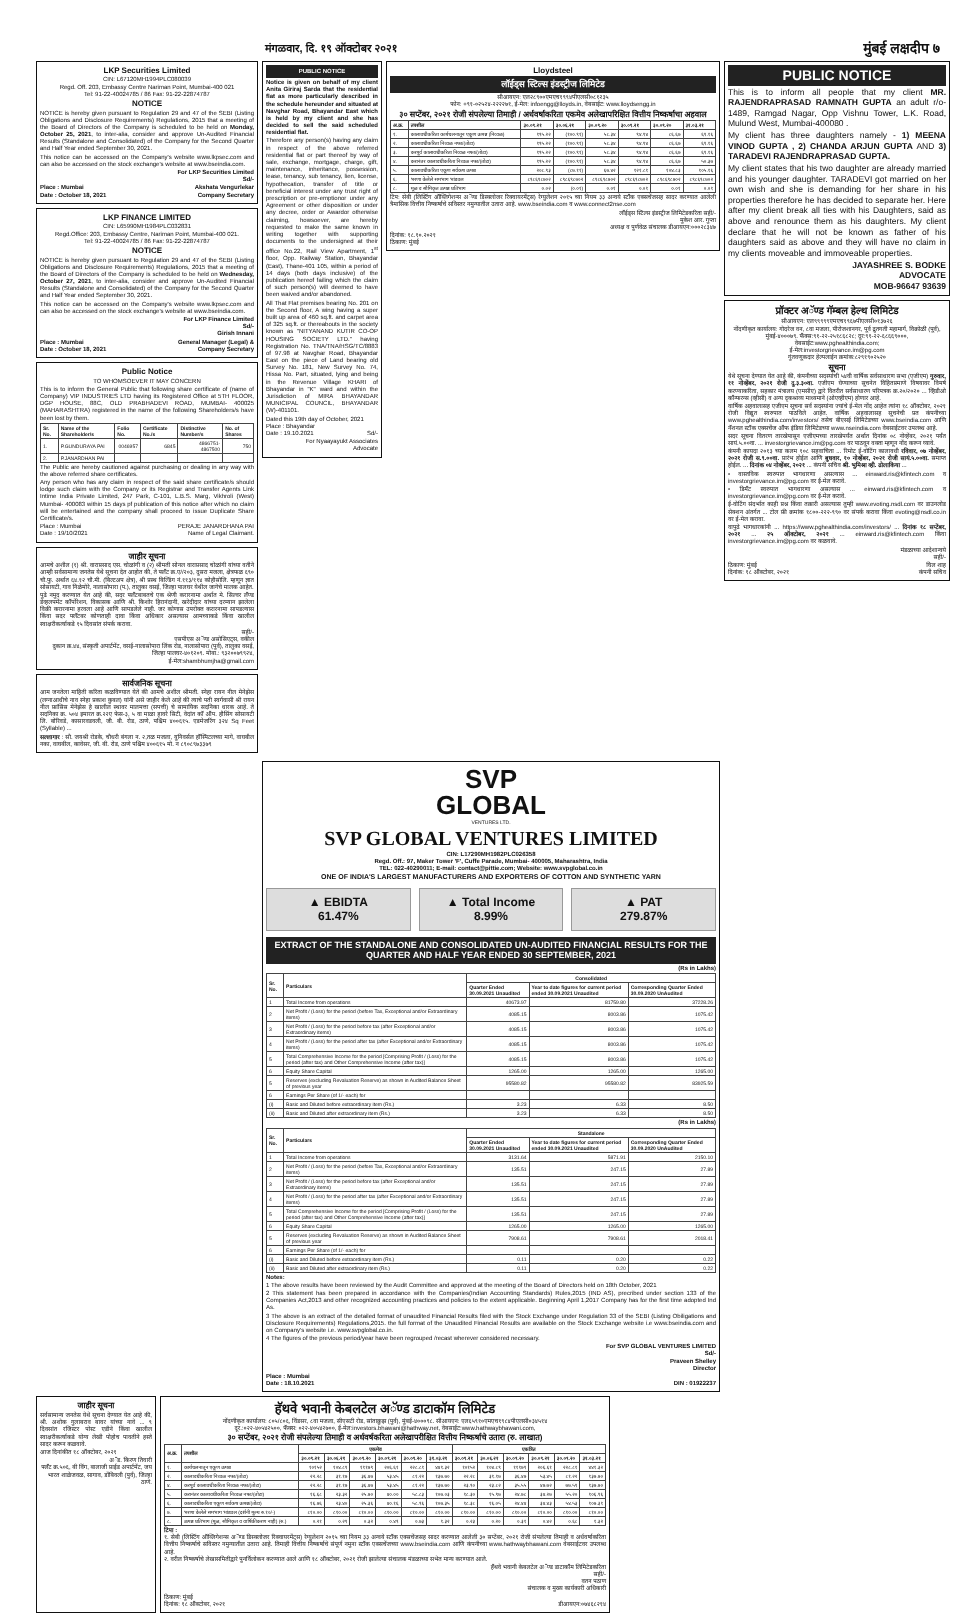मंगळवार, दि. १९ ऑक्टोबर २०२१ मुंबई लक्षदीप ७
LKP Securities Limited
CIN: L67120MH1994PLC080039
Regd. Off. 203, Embassy Centre Nariman Point, Mumbai-400 021
Tel: 91-22-40024785 / 86 Fax: 91-22-22874787
NOTICE
NOTICE is hereby given pursuant to Regulation 29 and 47 of the SEBI (Listing Obligations and Disclosure Requirements) Regulations, 2015 that a meeting of the Board of Directors of the Company is scheduled to be held on Monday, October 25, 2021, to inter-alia, consider and approve Un-Audited Financial Results (Standalone and Consolidated) of the Company for the Second Quarter and Half Year ended September 30, 2021.
This notice can be accessed on the Company's website www.lkpsec.com and can also be accessed on the stock exchange's website at www.bseindia.com.
For LKP Securities Limited
Sd/-
Place : Mumbai Akshata Vengurlekar
Date : October 18, 2021 Company Secretary
LKP FINANCE LIMITED
CIN: L65990MH1984PLC032831
Regd.Office: 203, Embassy Centre, Nariman Point, Mumbai-400 021.
Tel: 91-22-40024785 / 86 Fax: 91-22-22874787
NOTICE
NOTICE is hereby given pursuant to Regulation 29 and 47 of the SEBI (Listing Obligations and Disclosure Requirements) Regulations, 2015 that a meeting of the Board of Directors of the Company is scheduled to be held on Wednesday, October 27, 2021, to inter-alia, consider and approve Un-Audited Financial Results (Standalone and Consolidated) of the Company for the Second Quarter and Half Year ended September 30, 2021.
This notice can be accessed on the Company's website www.lkpsec.com and can also be accessed on the stock exchange's website at www.bseindia.com.
For LKP Finance Limited
Sd/-
Girish Innani
Place : Mumbai General Manager (Legal) &
Date : October 18, 2021 Company Secretary
Public Notice
TO WHOMSOEVER IT MAY CONCERN
This is to inform the General Public that following share certificate of (name of Company) VIP INDUSTRIES LTD having its Registered Office at 5TH FLOOR, DGP HOUSE, 88C, OLD PRABHADEVI ROAD, MUMBAI- 400025 (MAHARASHTRA) registered in the name of the following Shareholders/s have been lost by them.
| Sr. No. | Name of the Shareholder/s | Folio No. | Certificate No./s | Distinctive Number/s | No. of Shares |
| --- | --- | --- | --- | --- | --- |
| 1. | P.GUNDURAYA PAI | 0046957 | 6845 | 4866751-4867500 | 750 |
| 2. | P.JANARDHAN PAI | | | | |
The Public are hereby cautioned against purchasing or dealing in any way with the above referred share certificates.
Any person who has any claim in respect of the said share certificate/s should lodge such claim with the Company or its Registrar and Transfer Agents Link Intime India Private Limited, 247 Park, C-101, L.B.S. Marg, Vikhroli (West) Mumbai- 400083 within 15 days pf publication of this notice after which no claim will be entertained and the company shall proceed to issue Duplicate Share Certificate/s.
Place : Mumbai PERAJE JANARDHANA PAI
Date : 19/10/2021 Name of Legal Claimant.
जाहीर सूचना
आमचे अशील (१) श्री. वाराप्रसाद एस. चोळांगी व (२) श्रीमती सोनल वाराप्रसाद चोळांगी यांच्या वतीने आम्ही सर्वसामान्य जनतेस येथे सूचना देत आहोत की, ते फ्लॅट क्र.ए//२०३, दुसरा मजला, क्षेत्रफळ ६९० चौ.फु. अर्थात ६४.१२ चौ.मी. (बिल्टअप क्षेत्र), श्री प्रस्थ बिल्डिंग नं.११३/११४ कोहौसोलि. म्हणून ज्ञात सोसायटी, गाव निळेमोरे, नालासोपारा (प.), तालुका वसई, जिल्हा पालघर येथील जागेचे मालक आहेत.
पुढे नमुद करण्यात येत आहे की, सदर फ्लॅटबाबतचे एक श्रेणी करारनामा अर्थात मे. सिल्वर लॅण्ड डेव्हलपमेंट कॉर्पोरेशन, विकासक आणि श्री. किशोर हिरानंदानी, खरेदीदार यांच्या दरम्यान झालेला विक्री करारनामा हरवला आहे आणि सापडलेले नाही. जर कोणास उपरोक्त करारनामा सापडल्यास किंवा सदर फ्लॅटबर कोणताही दावा किंवा अधिकार असल्यास आमच्याकडे किंवा खालील स्वाक्षरीकर्त्याकडे १५ दिवसांत संपर्क करावा.
सही/-
एसपीएस अॅण्ड असोसिएट्स, वकील
दुकान क्र.४४, संस्कृती अपार्टमेंट, वसई-नालासोपारा लिंक रोड, नालासोपारा (पुर्व), तालुका वसई, जिल्हा पालघर-४०१२०९. मोबा.: ९३२००७९९२४,
ई-मेल:shambhumjha@gmail.com
सार्वजनिक सूचना
आम जनतेला माहिती करिता कळविण्यात येते की आमचे अशील श्रीमती. स्नेहा रायन नील मेनेझेस (लग्नाआधीचे नाव स्नेहा प्रकाश कुबल) यांनी असे जाहीर केले आहे की त्याचे पती स्वर्गवासी श्री रायन नील फ्रांसिस मेनेझेस हे खालील स्थावर मालमत्ता (सपत्ती) चे सामायिक सदनिका धारक आहे. ते सदनिका क्र. ५०४ इमारत क्र.२२ए फेस-३, ५ वा माळा हावरे सिटी, वेदांत कॉ ऑप. हौसिंग सोसायटी लि. बोरिवडे, कासारवडवली, जी. बी. रोड, ठाणे, पश्चिम ४००६१५. एडमेजरिंग ३२४ Sq Feet (Syllable) ...
सल्लागार : सौ. जयश्री रोडके, चौधरी बंगला न. २,तळ मजला, युनिवर्सल हॉस्पिटलच्या मागे, वाघबील नका, वाघबील, कावेसर, जी. बी. रोड, ठाणे पश्चिम ४००६१५ मो. न ८९०८९७३३७९
PUBLIC NOTICE
Notice is given on behalf of my client Anita Giriraj Sarda that the residential flat as more particularly described in the schedule hereunder and situated at Navghar Road, Bhayandar East which is held by my client and she has decided to sell the said scheduled residential flat.
Therefore any person(s) having any claim in respect of the above referred residential flat or part thereof by way of sale, exchange, mortgage, charge, gift, maintenance, inheritance, possession, lease, tenancy, sub tenancy, lien, license, hypothecation, transfer of title or beneficial interest under any trust right of prescription or pre-emptionor under any Agreement or other disposition or under any decree, order or Awardor otherwise claiming, howsoever, are hereby requested to make the same known in writing together with supporting documents to the undersigned at their office No.22, Rail View Apartment, 1<sup>st</sup> floor, Opp. Railway Station, Bhayandar (East), Thane-401 105, within a period of 14 days (both days inclusive) of the publication hereof failing which the claim of such person(s) will deemed to have been waived and/or abandoned.
All That Flat premises bearing No. 201 on the Second floor, A wing having a super built up area of 460 sq.ft. and carpet area of 325 sq.ft. or thereabouts in the society known as "NITYANAND KUTIR CO-OP HOUSING SOCIETY LTD." having Registration No. TNA/TNA/HSG/TC/8883 of 97.98 at Navghar Road, Bhayandar East on the piece of Land bearing old Survey No. 181, New Survey No. 74, Hissa No. Part, situated, lying and being in the Revenue Village KHARI of Bhayandar in "K" ward and within the Jurisdiction of MIRA BHAYANDAR MUNICIPAL COUNCIL, BHAYANDAR (W)-401101.
Dated this 19th day of October, 2021
Place : Bhayandar
Date : 19.10.2021 Sd/-
For Nyaayayukt Associates
Advocate
Lloydsteel
लॉईड्स स्टिल्स इंडस्ट्रीज लिमिटेड
सीआयएन: एल२८९००एमएच१९९४पीएलसी०८१२३५
फोन: +९१-०२५२४-२२२२७१, ई-मेल: infoengg@lloyds.in, वेबसाईट: www.lloydsengg.in
३० सप्टेंबर, २०२१ रोजी संपलेल्या तिमाही / अर्धवर्षाकरिता एकमेव अलेखापरिक्षित वित्तीय निष्कर्षाचा अहवाल
| अ.क्र. | तपशील | ३०.०९.२१ | ३०.०६.२१ | ३०.०९.२० | ३०.०९.२१ | ३०.०९.२० | ३१.०३.२१ |
| --- | --- | --- | --- | --- | --- | --- | --- |
| १. | कालावधीकरिता कार्यचलनातून एकूण उत्पन्न (निव्वळ) | १९५.२२ | (१००.९१) | ५८.३४ | ९४.९४ | ८६.६७ | ६९.१६ |
| २. | कालावधीकरिता निव्वळ नफा/(तोटा) | १९५.२२ | (१००.९१) | ५८.३४ | ९४.९४ | ८६.६७ | ६९.१६ |
| ३. | करपूर्व कालावधीकरिता निव्वळ नफा/(तोटा) | १९५.२२ | (१००.९१) | ५८.३४ | ९४.९४ | ८६.६७ | ६९.१६ |
| ४. | करानंतर कालावधीकरिता निव्वळ नफा/(तोटा) | १९५.२२ | (१००.९१) | ५८.३४ | ९४.९४ | ८६.६७ | ५०.३७ |
| ५. | कालावधीकरिता एकूण सर्वकष उत्पन्न | २०८.९३ | (८७.११) | ६७.४२ | १२१.८१ | १०४.८३ | १०५.१६ |
| ६. | भरणा केलेले समभाग भांडवल | ८९८६९८७०२ | ८९८६९८७०२ | ८९८६९८७०२ | ८९८६९८७०२ | ८९८६९८७०२ | ८९८६९८७०२ |
| ८. | मूळ व सौमिकृत उत्पन्न प्रतिभाग | ०.०२ | (०.०१) | ०.०१ | ०.०१ | ०.०१ | ०.०१ |
टिप: सेबी (लिस्टिंग ऑब्लिगेशन्स अॅण्ड डिस्क्लोजर रिक्वायरमेंट्स) रेग्युलेशन २०१५ च्या नियम ३३ अन्वये स्टॉक एक्सचेंजसह सादर करण्यात आलेली त्रैमासिक वित्तीय निष्कर्षाचे सविस्तर नमुन्यातील उतारा आहे. www.bseindia.com व www.connect2nse.com
लॉईड्स स्टिल्स इंडस्ट्रीज लिमिटेडकरिता सही/-
मुकेश आर. गुप्ता
अध्यक्ष व पुर्णवेळ संचालक डीआयएन:०००२८३४७
दिनांक: १८.१०.२०२१
ठिकाण: मुंबई
PUBLIC NOTICE
This is to inform all people that my client MR. RAJENDRAPRASAD RAMNATH GUPTA an adult r/o- 1489, Ramgad Nagar, Opp Vishnu Tower, L.K. Road, Mulund West, Mumbai-400080 .
My client has three daughters namely - 1) MEENA VINOD GUPTA , 2) CHANDA ARJUN GUPTA AND 3) TARADEVI RAJENDRAPRASAD GUPTA.
My client states that his two daughter are already married and his younger daughter. TARADEVI got married on her own wish and she is demanding for her share in his properties therefore he has decided to separate her. Here after my client break all ties with his Daughters, said as above and renounce them as his daughters. My client declare that he will not be known as father of his daughters said as above and they will have no claim in my clients moveable and immoveable properties.
JAYASHREE S. BODKE
ADVOCATE
MOB-96647 93639
प्रॉक्टर अॅण्ड गॅम्बल हेल्थ लिमिटेड
सीआयएन: एल९९९९९एमएच१९६७पीएलसी०१३७२६
नोंदणीकृत कार्यालय: गोदरेज वन, ८वा मजला, पीरोजशानगर, पूर्व द्रुतगती महामार्ग, विक्रोळी (पूर्व), मुंबई-४०००७९. फॅक्स:९१-२२-२५१८६८२८; दूर:९१-२२-६८६६९०००, वेबसाईट:www.pghealthindia.com;
ई-मेल:investorgrievance.im@pg.com
गुंतवणूकदार हेल्पलाईन क्रमांक:८२९१९०२५२०
सूचना
येथे सूचना देण्यात येत आहे की, कंपनीच्या सदस्यांची ५४वी वार्षिक सर्वसाधारण सभा (एजीएम) गुरुवार, ११ नोव्हेंबर, २०२१ रोजी दु.३.३०वा. एजीएम घेण्याच्या सूचनेत विहितप्रमाणे विषयावर विमर्ष करण्याकरिता, सहकार मंत्रालय (एमसीए) द्वारे वितरीत सर्वसाधारण परिपत्रक क्र.२०/२०२० ... व्हिडीओ कॉन्फरन्स (व्हीसी) व अन्य दृकश्राव्य माध्यमाने (ओएव्हीएम) होणार आहे.
वार्षिक अहवालासह एजीएम सूचना सर्व सदस्यांना ज्यांचे ई-मेल नोंद आहेत त्यांना १८ ऑक्टोबर, २०२१ रोजी विद्युत स्वरुपात पाठविले आहेत. वार्षिक अहवालासह सूचनेची प्रत कंपनीच्या www.pghealthindia.com/investors/ तसेच बीएसई लिमिटेडच्या www.bseindia.com आणि नॅशनल स्टॉक एक्सचेंज ऑफ इंडिया लिमिटेडच्या www.nseindia.com वेबसाईटवर उपलब्ध आहे.
सदर सूचना वितरण तारखेपासून एजीएमच्या तारखेपर्यंत अर्थात दिनांक ०८ नोव्हेंबर, २०२१ पर्यंत सायं.५.००वा. ... investorgrievance.im@pg.com वर पाठवून वक्ता म्हणून नोंद करून घ्यावे.
कंपनी कायदा २०१३ च्या कलम १०८ सहवाचिता ... रिमोट ई-वोटिंग कालावधी रविवार, ०७ नोव्हेंबर, २०२१ रोजी स.९.००वा. प्रारंभ होईल आणि बुधवार, १० नोव्हेंबर, २०२१ रोजी सायं.५.००वा. समाप्त होईल. ... दिनांक ०४ नोव्हेंबर, २०२१ ... कंपनी सचिव श्री. भुमिश्रा व्ही. ढोलाकिया ...
• वास्तविक स्वरुपात भागधारणा असल्यास ... einward.ris@kfintech.com व investorgrievance.im@pg.com वर ई-मेल करावे.
• डिमॅट स्वरुपात भागधारणा असल्यास ... einward.ris@kfintech.com व investorgrievance.im@pg.com वर ई-मेल करावे.
ई-वोटिंग संदर्भात काही प्रश्न किंवा तक्रारी असल्यास तुम्ही www.evoting.nsdl.com वर डाउनलोड सेक्शन अंतर्गत ... टोल फ्री क्रमांक १८००-२२२-९९० वर संपर्क करावा किंवा evoting@nsdl.co.in वर ई-मेल करावा.
वापुढे भागधारकांनी ... https://www.pghealthindia.com/investors/ ... दिनांक १८ सप्टेंबर, २०२१ ... २५ ऑक्टोबर, २०२१ ... einward.ris@kfintech.com किंवा investorgrievance.im@pg.com वर कळवावे.
मंडळाच्या आदेशान्वये
सही/-
ठिकाण: मुंबई घिल शाह
दिनांक: १८ ऑक्टोबर, २०२१ कंपनी सचिव
SVP
GLOBAL
VENTURES LTD.
SVP GLOBAL VENTURES LIMITED
CIN: L17290MH1982PLC026358
Regd. Off.: 97, Maker Tower 'F', Cuffe Parade, Mumbai- 400005, Maharashtra, India
TEL: 022-40290011; E-mail: contact@pittie.com; Website: www.svpglobal.co.in
ONE OF INDIA'S LARGEST MANUFACTURERS AND EXPORTERS OF COTTON AND SYNTHETIC YARN
▲ EBIDTA
61.47%
▲ Total Income
8.99%
▲ PAT
279.87%
EXTRACT OF THE STANDALONE AND CONSOLIDATED UN-AUDITED FINANCIAL RESULTS FOR THE QUARTER AND HALF YEAR ENDED 30 SEPTEMBER, 2021
(Rs in Lakhs)
| Sr. No. | Particulars | Consolidated | | |
| --- | --- | --- | --- | --- |
| | | Quarter Ended 30.09.2021 Unaudited | Year to date figures for current period ended 30.09.2021 Unaudited | Corresponding Quarter Ended 30.09.2020 UnAudited |
| 1 | Total Income from operations | 40673.97 | 81759.80 | 37228.26 |
| 2 | Net Profit / (Loss) for the period (before Tax, Exceptional and/or Extraordinary items) | 4085.15 | 8003.86 | 1075.42 |
| 3 | Net Profit / (Loss) for the period before tax (after Exceptional and/or Extraordinary items) | 4085.15 | 8003.86 | 1075.42 |
| 4 | Net Profit / (Loss) for the period after tax (after Exceptional and/or Extraordinary items) | 4085.15 | 8003.86 | 1075.42 |
| 5 | Total Comprehensive Income for the period [Comprising Profit / (Loss) for the period (after tax) and Other Comprehensive Income (after tax)] | 4085.15 | 8003.86 | 1075.42 |
| 6 | Equity Share Capital | 1265.00 | 1265.00 | 1265.00 |
| 5 | Reserves (excluding Revaluation Reserve) as shown in Audited Balance Sheet of previous year | 95580.82 | 95580.82 | 83925.59 |
| 6 | Earnings Per Share (of 1/- each) for | | | |
| (i) | Basic and Diluted before extraordinary item (Rs.) | 3.23 | 6.33 | 8.50 |
| (ii) | Basic and Diluted after extraordinary item (Rs.) | 3.23 | 6.33 | 8.50 |
(Rs in Lakhs)
| Sr. No. | Particulars | Standalone | | |
| --- | --- | --- | --- | --- |
| | | Quarter Ended 30.09.2021 Unaudited | Year to date figures for current period ended 30.09.2021 Unaudited | Corresponding Quarter Ended 30.09.2020 UnAudited |
| 1 | Total Income from operations | 3131.64 | 5871.91 | 2150.10 |
| 2 | Net Profit / (Loss) for the period (before Tax, Exceptional and/or Extraordinary items) | 135.51 | 247.15 | 27.89 |
| 3 | Net Profit / (Loss) for the period before tax (after Exceptional and/or Extraordinary items) | 135.51 | 247.15 | 27.89 |
| 4 | Net Profit / (Loss) for the period after tax (after Exceptional and/or Extraordinary items) | 135.51 | 247.15 | 27.89 |
| 5 | Total Comprehensive Income for the period [Comprising Profit / (Loss) for the period (after tax) and Other Comprehensive Income (after tax)] | 135.51 | 247.15 | 27.89 |
| 6 | Equity Share Capital | 1265.00 | 1265.00 | 1265.00 |
| 5 | Reserves (excluding Revaluation Reserve) as shown in Audited Balance Sheet of previous year | 7908.61 | 7908.61 | 2018.41 |
| 6 | Earnings Per Share (of 1/- each) for | | | |
| (i) | Basic and Diluted before extraordinary item (Rs.) | 0.11 | 0.20 | 0.22 |
| (ii) | Basic and Diluted after extraordinary item (Rs.) | 0.11 | 0.20 | 0.22 |
Notes:
1 The above results have been reviewed by the Audit Committee and approved at the meeting of the Board of Directors held on 18th October, 2021
2 This statement has been prepared in accordance with the Companies(Indian Accounting Standards) Rules,2015 (IND AS), precribed under section 133 of the Companies Act,2013 and other recognized accounting practices and policies to the extent applicable. Beginning April 1,2017 Company has for the first time adopted Ind As.
3 The above is an extract of the detailed format of unaudited Financial Results filed with the Stock Exchange under Regulation 33 of the SEBI (Listing Obiligations and Disclosure Requirements) Regulations,2015. the full format of the Unaudited Financial Results are available on the Stock Exchange website i.e www.bseindia.com and on Company's website i.e. www.svpglobal.co.in.
4 The figures of the previous period/year have been regrouped /recast wherever considered necessary.
For SVP GLOBAL VENTURES LIMITED
Sd/-
Praveen Shelley
Director
Place : Mumbai
Date : 18.10.2021 DIN : 01922237
जाहीर सूचना
सर्वसामान्य जनतेस येथे सूचना देण्यात येत आहे की, श्री. अशोक गुलाबराव बावर यांच्या नावे ... ९ दिवसांत रजिस्टर पोस्ट एडीने किंवा खालील स्वाक्षरीकर्त्याकडे योग्य लेखी पोहोच पावतीने हस्ते सादर करून कळवावे.
आज दिनांकीत १८ ऑक्टोबर, २०२१
अॅड. किरण तिवारी
फ्लॅट क्र.५०६, बी विंग, बालाजी प्राईड अपार्टमेंट, जय भारत शाळेजवळ, सागाव, डोंबिवली (पुर्व), जिल्हा ठाणे.
हॅथवे भवानी केबलटेल अॅण्ड डाटाकॉम लिमिटेड
नोंदणीकृत कार्यालय: ८०५/८०६, विंडसर, ८वा मजला, सीएसटी रोड, सांताक्रुझ (पुर्व), मुंबई-४०००९८. सीआयएन: एल६५९१०एमएच१९८४पीएलसी०३४५१४
दूर.:०२२-४०५४२५००, फॅक्स: ०२२-४०५४२७००, ई-मेल:investors.bhawani@hathway.net, वेबसाईट:www.hathwaybhawani.com,
३० सप्टेंबर, २०२१ रोजी संपलेल्या तिमाही व अर्धवर्षकरिता अलेखापरीक्षित वित्तीय निष्कर्षाचे उतारा (रु. लाखात)
| अ.क्र. | तपशील | एकमेव | | | | | | एकत्रित | | | | | |
| --- | --- | --- | --- | --- | --- | --- | --- | --- | --- | --- | --- | --- | --- |
| | | ३०.०९.२१ | ३०.०६.२१ | ३०.०९.२० | ३०.०९.२१ | ३०.०९.२० | ३१.०३.२१ | ३०.०९.२१ | ३०.०६.२१ | ३०.०९.२० | ३०.०९.२१ | ३०.०९.२० | ३१.०३.२१ |
| १. | कार्यचलनातून एकूण उत्पन्न | १०१५२ | १०४.८९ | १११७९ | २०६.६१ | २२८.८१ | ४४१.३२ | १०१५२ | १०४.८९ | १११७९ | २०६.६१ | २२८.८१ | ४४१.३२ |
| २. | कालावधीकरिता निव्वळ नफा/(तोटा) | २२.२८ | ३१.१७ | ३६.४७ | ५३.४५ | ८१.२२ | १३७.७० | २२.२८ | ३१.१७ | ३६.४७ | ५३.४५ | ८१.२२ | १३७.७० |
| ४. | करपूर्व कालावधीकरिता निव्वळ नफा/(तोटा) | २२.२८ | ३१.१७ | ३६.४७ | ५३.४५ | ८१.२२ | १३७.७० | २३.९० | २३.८२ | ३५.५५ | ४७.७२ | ७७.५९ | १३७.७० |
| ५. | करानंतर कालावधीकरिता निव्वळ नफा/(तोटा) | १६.६८ | २३.३२ | २५.७० | ४०.०० | ५८.८३ | १०७.०३ | १८.३० | १५.९७ | २४.७८ | ३४.२७ | ५५.२० | १०६.९६ |
| ६. | कालावधीकरिता एकूण सर्वकष उत्पन्न/(तोटा) | १६.७६ | २३.४० | २५.३६ | ४०.१६ | ५८.९६ | १०७.३५ | १८.३८ | १६.०५ | २४.४४ | ३४.४३ | ५४.५३ | १०७.३१ |
| ७. | भरणा केलेले समभाग भांडवल (दर्शनी मूल्य रु.१०/-) | ८१०.०० | ८१०.०० | ८१०.०० | ८१०.०० | ८१०.०० | ८१०.०० | ८१०.०० | ८१०.०० | ८१०.०० | ८१०.०० | ८१०.०० | ८१०.०० |
| ८. | उत्पन्न प्रतिभाग (मूळ, सौमिकृत व वार्षिकीकरण नाही) (रु.) | ०.२१ | ०.२९ | ०.३२ | ०.४९ | ०.७३ | १.३२ | ०.२३ | ०.२० | ०.३१ | ०.४२ | ०.६८ | १.३२ |
टिपा :
१. सेबी (लिस्टिंग ऑब्लिगेशन्स अॅण्ड डिस्क्लोजर रिक्वायरमेंट्स) रेग्युलेशन २०१५ च्या नियम ३३ अन्वये स्टॉक एक्सचेंजसह सादर करण्यात आलेली ३० सप्टेंबर, २०२१ रोजी संपलेल्या तिमाही व अर्धवर्षाकरिता वित्तीय निष्कर्षाचे सविस्तर नमुन्यातील उतारा आहे. तिमाही वित्तीय निष्कर्षाचे संपूर्ण नमुना स्टॉक एक्सचेंजच्या www.bseindia.com आणि कंपनीच्या www.hathwaybhawani.com वेबसाईटवर उपलब्ध आहे.
२. वरील निष्कर्षाचे लेखासमितीद्वारे पुनर्विलोकन करण्यात आले आणि १८ ऑक्टोबर, २०२१ रोजी झालेल्या संचालक मंडळाच्या सभेत मान्य करण्यात आले.
हॅथवे भवानी केबलटेल अॅण्ड डाटाकॉम लिमिटेडकरिता
सही/-
वतन पठाण
संचालक व मुख्य कार्यकारी अधिकारी
ठिकाण: मुंबई
दिनांक: १८ ऑक्टोबर, २०२१ डीआयएन:०७४६८२१४